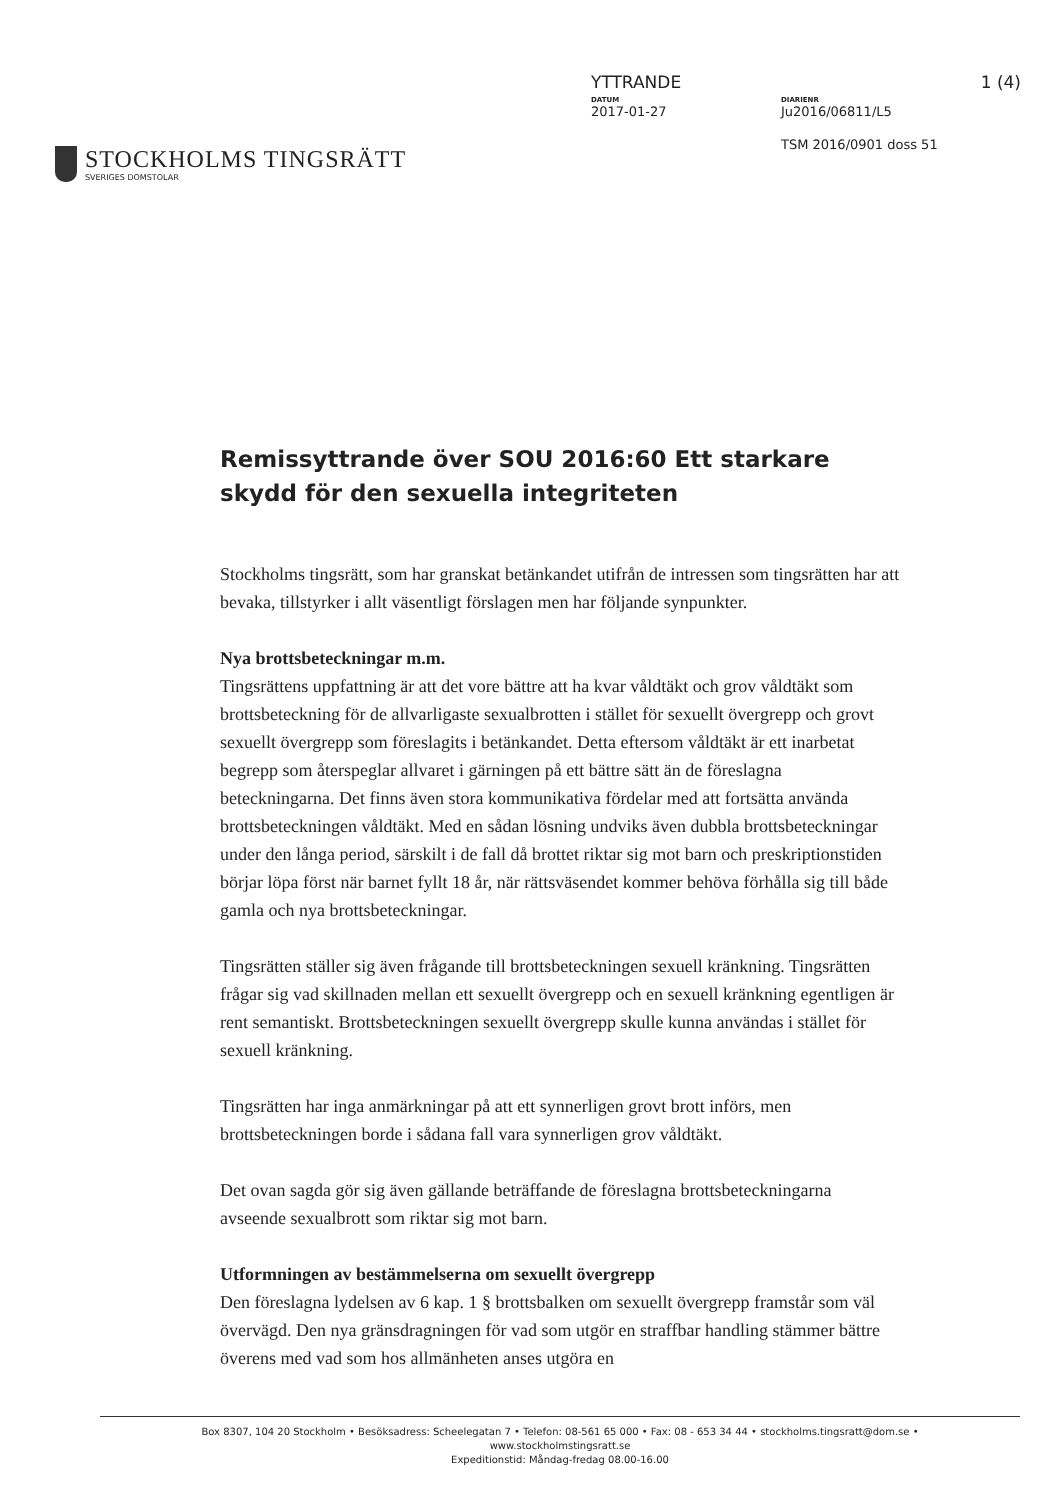STOCKHOLMS TINGSRÄTT
SVERIGES DOMSTOLAR
YTTRANDE 1 (4)
DATUM
2017-01-27
DIARIENR
Ju2016/06811/L5
TSM 2016/0901 doss 51
Remissyttrande över SOU 2016:60 Ett starkare skydd för den sexuella integriteten
Stockholms tingsrätt, som har granskat betänkandet utifrån de intressen som tingsrätten har att bevaka, tillstyrker i allt väsentligt förslagen men har följande synpunkter.
Nya brottsbeteckningar m.m.
Tingsrättens uppfattning är att det vore bättre att ha kvar våldtäkt och grov våldtäkt som brottsbeteckning för de allvarligaste sexualbrotten i stället för sexuellt övergrepp och grovt sexuellt övergrepp som föreslagits i betänkandet. Detta eftersom våldtäkt är ett inarbetat begrepp som återspeglar allvaret i gärningen på ett bättre sätt än de föreslagna beteckningarna. Det finns även stora kommunikativa fördelar med att fortsätta använda brottsbeteckningen våldtäkt. Med en sådan lösning undviks även dubbla brottsbeteckningar under den långa period, särskilt i de fall då brottet riktar sig mot barn och preskriptionstiden börjar löpa först när barnet fyllt 18 år, när rättsväsendet kommer behöva förhålla sig till både gamla och nya brottsbeteckningar.
Tingsrätten ställer sig även frågande till brottsbeteckningen sexuell kränkning. Tingsrätten frågar sig vad skillnaden mellan ett sexuellt övergrepp och en sexuell kränkning egentligen är rent semantiskt. Brottsbeteckningen sexuellt övergrepp skulle kunna användas i stället för sexuell kränkning.
Tingsrätten har inga anmärkningar på att ett synnerligen grovt brott införs, men brottsbeteckningen borde i sådana fall vara synnerligen grov våldtäkt.
Det ovan sagda gör sig även gällande beträffande de föreslagna brottsbeteckningarna avseende sexualbrott som riktar sig mot barn.
Utformningen av bestämmelserna om sexuellt övergrepp
Den föreslagna lydelsen av 6 kap. 1 § brottsbalken om sexuellt övergrepp framstår som väl övervägd. Den nya gränsdragningen för vad som utgör en straffbar handling stämmer bättre överens med vad som hos allmänheten anses utgöra en
Box 8307, 104 20 Stockholm • Besöksadress: Scheelegatan 7 • Telefon: 08-561 65 000 • Fax: 08 - 653 34 44 • stockholms.tingsratt@dom.se •
www.stockholmstingsratt.se
Expeditionstid: Måndag-fredag 08.00-16.00